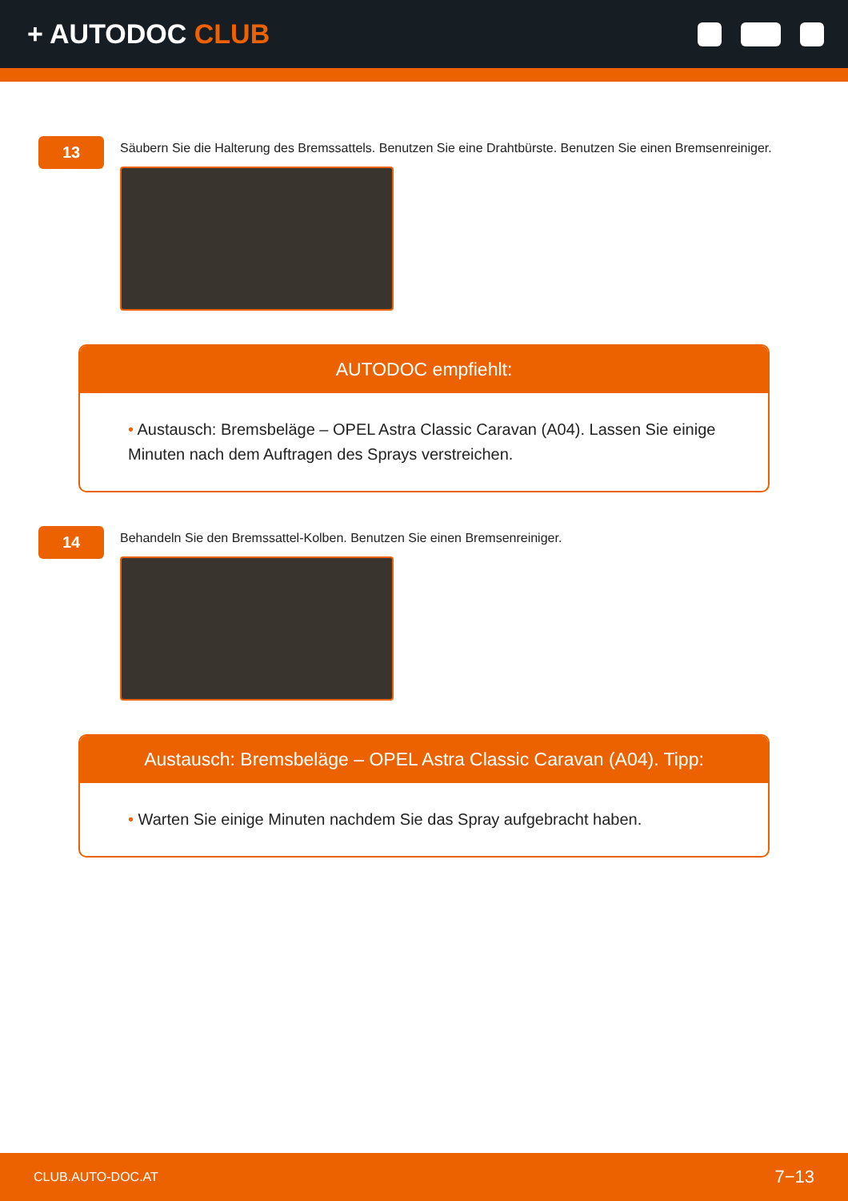+ AUTODOC CLUB
13
Säubern Sie die Halterung des Bremssattels. Benutzen Sie eine Drahtbürste. Benutzen Sie einen Bremsenreiniger.
AUTODOC empfiehlt:
• Austausch: Bremsbeläge – OPEL Astra Classic Caravan (A04). Lassen Sie einige Minuten nach dem Auftragen des Sprays verstreichen.
14
Behandeln Sie den Bremssattel-Kolben. Benutzen Sie einen Bremsenreiniger.
Austausch: Bremsbeläge – OPEL Astra Classic Caravan (A04). Tipp:
• Warten Sie einige Minuten nachdem Sie das Spray aufgebracht haben.
CLUB.AUTO-DOC.AT 7−13